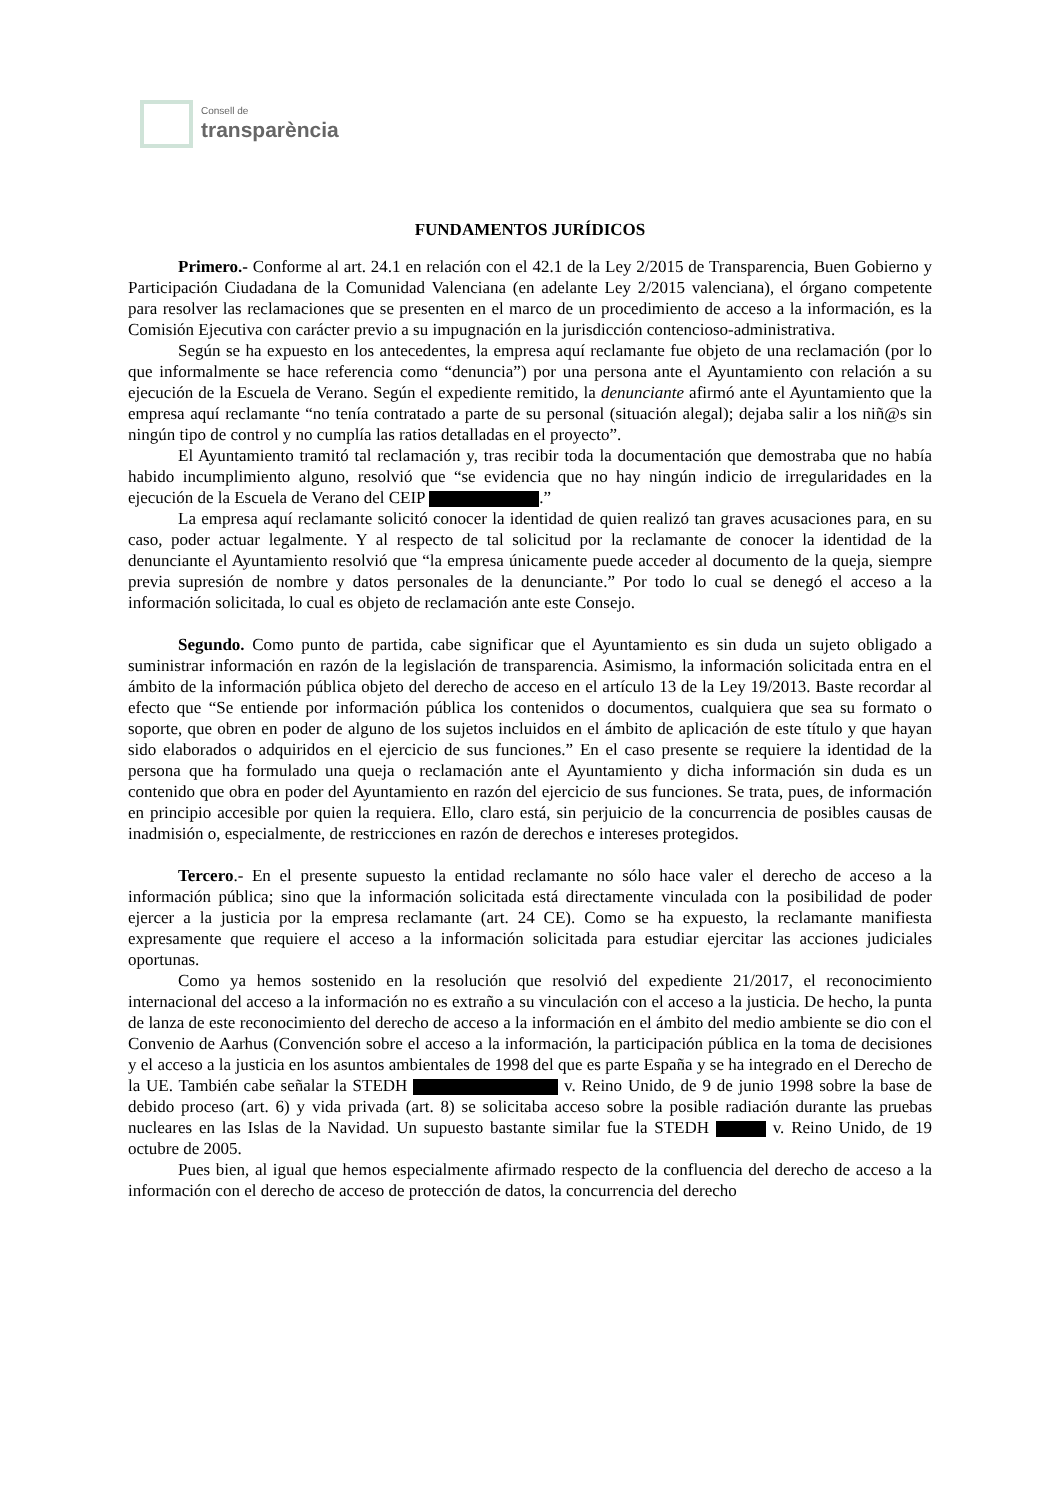Consell de
transparència
FUNDAMENTOS JURÍDICOS
Primero.- Conforme al art. 24.1 en relación con el 42.1 de la Ley 2/2015 de Transparencia, Buen Gobierno y Participación Ciudadana de la Comunidad Valenciana (en adelante Ley 2/2015 valenciana), el órgano competente para resolver las reclamaciones que se presenten en el marco de un procedimiento de acceso a la información, es la Comisión Ejecutiva con carácter previo a su impugnación en la jurisdicción contencioso-administrativa.
Según se ha expuesto en los antecedentes, la empresa aquí reclamante fue objeto de una reclamación (por lo que informalmente se hace referencia como “denuncia”) por una persona ante el Ayuntamiento con relación a su ejecución de la Escuela de Verano. Según el expediente remitido, la denunciante afirmó ante el Ayuntamiento que la empresa aquí reclamante “no tenía contratado a parte de su personal (situación alegal); dejaba salir a los niñ@s sin ningún tipo de control y no cumplía las ratios detalladas en el proyecto”.
El Ayuntamiento tramitó tal reclamación y, tras recibir toda la documentación que demostraba que no había habido incumplimiento alguno, resolvió que “se evidencia que no hay ningún indicio de irregularidades en la ejecución de la Escuela de Verano del CEIP .”
La empresa aquí reclamante solicitó conocer la identidad de quien realizó tan graves acusaciones para, en su caso, poder actuar legalmente. Y al respecto de tal solicitud por la reclamante de conocer la identidad de la denunciante el Ayuntamiento resolvió que “la empresa únicamente puede acceder al documento de la queja, siempre previa supresión de nombre y datos personales de la denunciante.” Por todo lo cual se denegó el acceso a la información solicitada, lo cual es objeto de reclamación ante este Consejo.
Segundo. Como punto de partida, cabe significar que el Ayuntamiento es sin duda un sujeto obligado a suministrar información en razón de la legislación de transparencia. Asimismo, la información solicitada entra en el ámbito de la información pública objeto del derecho de acceso en el artículo 13 de la Ley 19/2013. Baste recordar al efecto que “Se entiende por información pública los contenidos o documentos, cualquiera que sea su formato o soporte, que obren en poder de alguno de los sujetos incluidos en el ámbito de aplicación de este título y que hayan sido elaborados o adquiridos en el ejercicio de sus funciones.” En el caso presente se requiere la identidad de la persona que ha formulado una queja o reclamación ante el Ayuntamiento y dicha información sin duda es un contenido que obra en poder del Ayuntamiento en razón del ejercicio de sus funciones. Se trata, pues, de información en principio accesible por quien la requiera. Ello, claro está, sin perjuicio de la concurrencia de posibles causas de inadmisión o, especialmente, de restricciones en razón de derechos e intereses protegidos.
Tercero.- En el presente supuesto la entidad reclamante no sólo hace valer el derecho de acceso a la información pública; sino que la información solicitada está directamente vinculada con la posibilidad de poder ejercer a la justicia por la empresa reclamante (art. 24 CE). Como se ha expuesto, la reclamante manifiesta expresamente que requiere el acceso a la información solicitada para estudiar ejercitar las acciones judiciales oportunas.
Como ya hemos sostenido en la resolución que resolvió del expediente 21/2017, el reconocimiento internacional del acceso a la información no es extraño a su vinculación con el acceso a la justicia. De hecho, la punta de lanza de este reconocimiento del derecho de acceso a la información en el ámbito del medio ambiente se dio con el Convenio de Aarhus (Convención sobre el acceso a la información, la participación pública en la toma de decisiones y el acceso a la justicia en los asuntos ambientales de 1998 del que es parte España y se ha integrado en el Derecho de la UE. También cabe señalar la STEDH v. Reino Unido, de 9 de junio 1998 sobre la base de debido proceso (art. 6) y vida privada (art. 8) se solicitaba acceso sobre la posible radiación durante las pruebas nucleares en las Islas de la Navidad. Un supuesto bastante similar fue la STEDH v. Reino Unido, de 19 octubre de 2005.
Pues bien, al igual que hemos especialmente afirmado respecto de la confluencia del derecho de acceso a la información con el derecho de acceso de protección de datos, la concurrencia del derecho